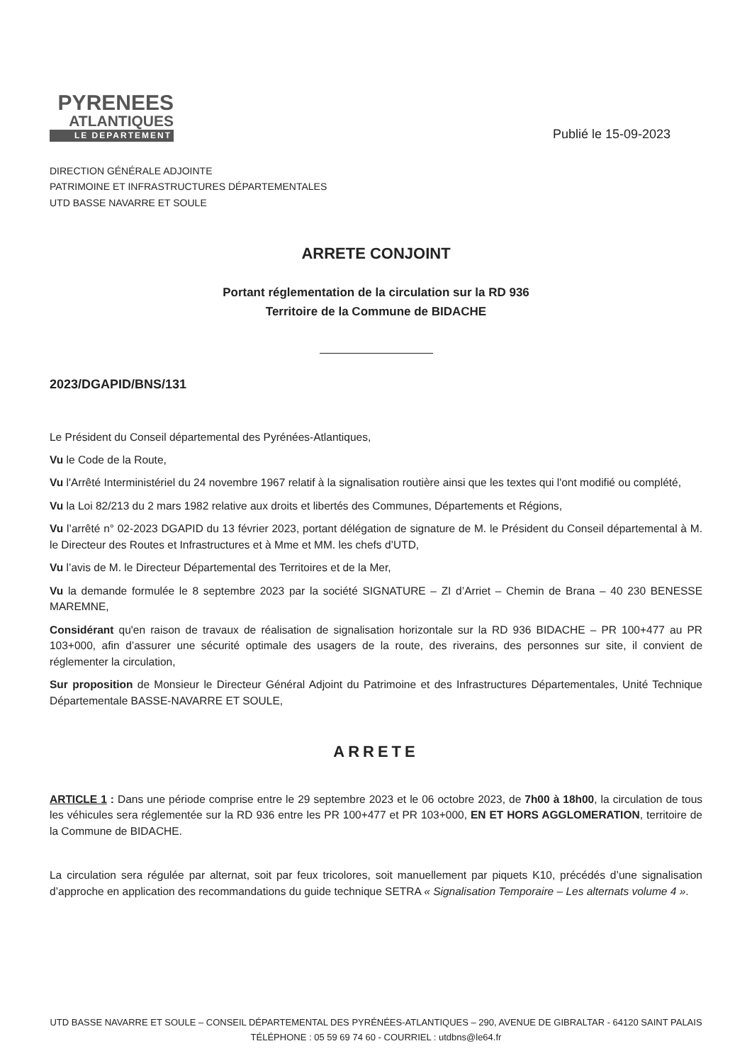PYRENEES
ATLANTIQUES
LE DEPARTEMENT
Publié le 15-09-2023
DIRECTION GÉNÉRALE ADJOINTE
PATRIMOINE ET INFRASTRUCTURES DÉPARTEMENTALES
UTD BASSE NAVARRE ET SOULE
ARRETE CONJOINT
Portant réglementation de la circulation sur la RD 936
Territoire de la Commune de BIDACHE
2023/DGAPID/BNS/131
Le Président du Conseil départemental des Pyrénées-Atlantiques,
Vu le Code de la Route,
Vu l'Arrêté Interministériel du 24 novembre 1967 relatif à la signalisation routière ainsi que les textes qui l'ont modifié ou complété,
Vu la Loi 82/213 du 2 mars 1982 relative aux droits et libertés des Communes, Départements et Régions,
Vu l’arrêté n° 02-2023 DGAPID du 13 février 2023, portant délégation de signature de M. le Président du Conseil départemental à M. le Directeur des Routes et Infrastructures et à Mme et MM. les chefs d’UTD,
Vu l’avis de M. le Directeur Départemental des Territoires et de la Mer,
Vu la demande formulée le 8 septembre 2023 par la société SIGNATURE – ZI d’Arriet – Chemin de Brana – 40 230 BENESSE MAREMNE,
Considérant qu'en raison de travaux de réalisation de signalisation horizontale sur la RD 936 BIDACHE – PR 100+477 au PR 103+000, afin d’assurer une sécurité optimale des usagers de la route, des riverains, des personnes sur site, il convient de réglementer la circulation,
Sur proposition de Monsieur le Directeur Général Adjoint du Patrimoine et des Infrastructures Départementales, Unité Technique Départementale BASSE-NAVARRE ET SOULE,
ARRETE
ARTICLE 1 : Dans une période comprise entre le 29 septembre 2023 et le 06 octobre 2023, de 7h00 à 18h00, la circulation de tous les véhicules sera réglementée sur la RD 936 entre les PR 100+477 et PR 103+000, EN ET HORS AGGLOMERATION, territoire de la Commune de BIDACHE.
La circulation sera régulée par alternat, soit par feux tricolores, soit manuellement par piquets K10, précédés d’une signalisation d’approche en application des recommandations du guide technique SETRA « Signalisation Temporaire – Les alternats volume 4 ».
UTD BASSE NAVARRE ET SOULE – CONSEIL DÉPARTEMENTAL DES PYRÉNÉES-ATLANTIQUES – 290, AVENUE DE GIBRALTAR - 64120 SAINT PALAIS
TÉLÉPHONE : 05 59 69 74 60 - COURRIEL : utdbns@le64.fr